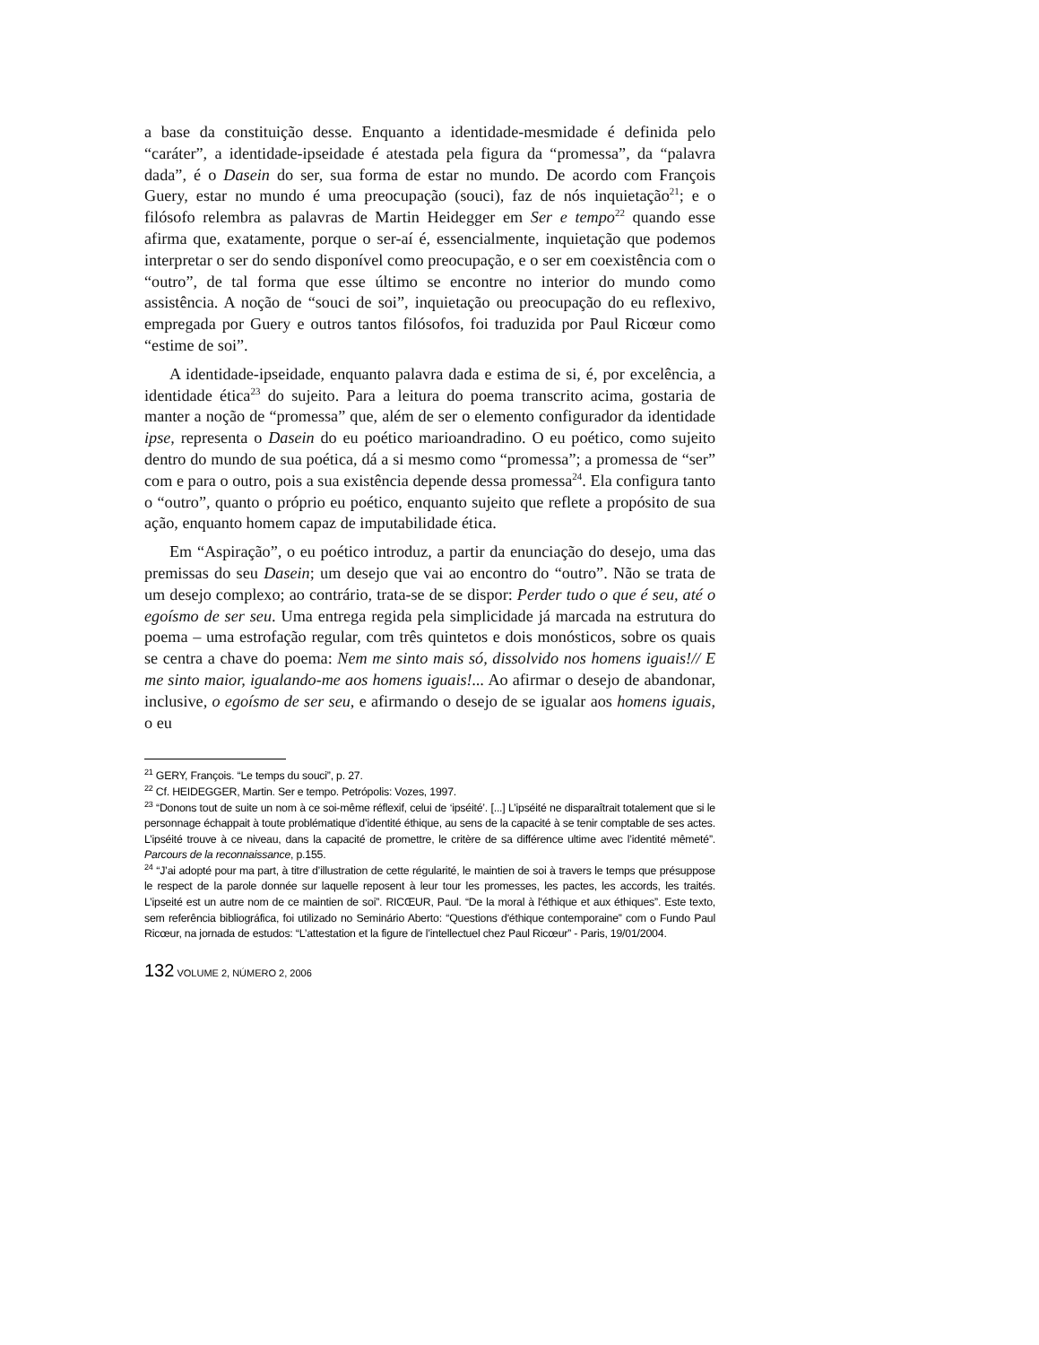a base da constituição desse. Enquanto a identidade-mesmidade é definida pelo “caráter”, a identidade-ipseidade é atestada pela figura da “promessa”, da “palavra dada”, é o Dasein do ser, sua forma de estar no mundo. De acordo com François Guery, estar no mundo é uma preocupação (souci), faz de nós inquietação<sup>21</sup>; e o filósofo relembra as palavras de Martin Heidegger em Ser e tempo<sup>22</sup> quando esse afirma que, exatamente, porque o ser-aí é, essencialmente, inquietação que podemos interpretar o ser do sendo disponível como preocupação, e o ser em coexistência com o “outro”, de tal forma que esse último se encontre no interior do mundo como assistência. A noção de “souci de soi”, inquietação ou preocupação do eu reflexivo, empregada por Guery e outros tantos filósofos, foi traduzida por Paul Ricœur como “estime de soi”.
A identidade-ipseidade, enquanto palavra dada e estima de si, é, por excelência, a identidade ética<sup>23</sup> do sujeito. Para a leitura do poema transcrito acima, gostaria de manter a noção de “promessa” que, além de ser o elemento configurador da identidade ipse, representa o Dasein do eu poético marioandradino. O eu poético, como sujeito dentro do mundo de sua poética, dá a si mesmo como “promessa”; a promessa de “ser” com e para o outro, pois a sua existência depende dessa promessa<sup>24</sup>. Ela configura tanto o “outro”, quanto o próprio eu poético, enquanto sujeito que reflete a propósito de sua ação, enquanto homem capaz de imputabilidade ética.
Em “Aspiração”, o eu poético introduz, a partir da enunciação do desejo, uma das premissas do seu Dasein; um desejo que vai ao encontro do “outro”. Não se trata de um desejo complexo; ao contrário, trata-se de se dispor: Perder tudo o que é seu, até o egoísmo de ser seu. Uma entrega regida pela simplicidade já marcada na estrutura do poema – uma estrofação regular, com três quintetos e dois monósticos, sobre os quais se centra a chave do poema: Nem me sinto mais só, dissolvido nos homens iguais!// E me sinto maior, igualando-me aos homens iguais!... Ao afirmar o desejo de abandonar, inclusive, o egoísmo de ser seu, e afirmando o desejo de se igualar aos homens iguais, o eu
<sup>21</sup> GERY, François. “Le temps du souci”, p. 27.
<sup>22</sup> Cf. HEIDEGGER, Martin. Ser e tempo. Petrópolis: Vozes, 1997.
<sup>23</sup> “Donons tout de suite un nom à ce soi-même réflexif, celui de ‘ipséité’. [...] L’ipséité ne disparaîtrait totalement que si le personnage échappait à toute problématique d’identité éthique, au sens de la capacité à se tenir comptable de ses actes. L’ipséité trouve à ce niveau, dans la capacité de promettre, le critère de sa différence ultime avec l’identité mêmeté”. Parcours de la reconnaissance, p.155.
<sup>24</sup> “J’ai adopté pour ma part, à titre d’illustration de cette régularité, le maintien de soi à travers le temps que présuppose le respect de la parole donnée sur laquelle reposent à leur tour les promesses, les pactes, les accords, les traités. L’ipseité est un autre nom de ce maintien de soi”. RICŒUR, Paul. “De la moral à l'éthique et aux éthiques”. Este texto, sem referência bibliográfica, foi utilizado no Seminário Aberto: “Questions d'éthique contemporaine” com o Fundo Paul Ricœur, na jornada de estudos: “L’attestation et la figure de l’intellectuel chez Paul Ricœur” - Paris, 19/01/2004.
132 VOLUME 2, NÚMERO 2, 2006